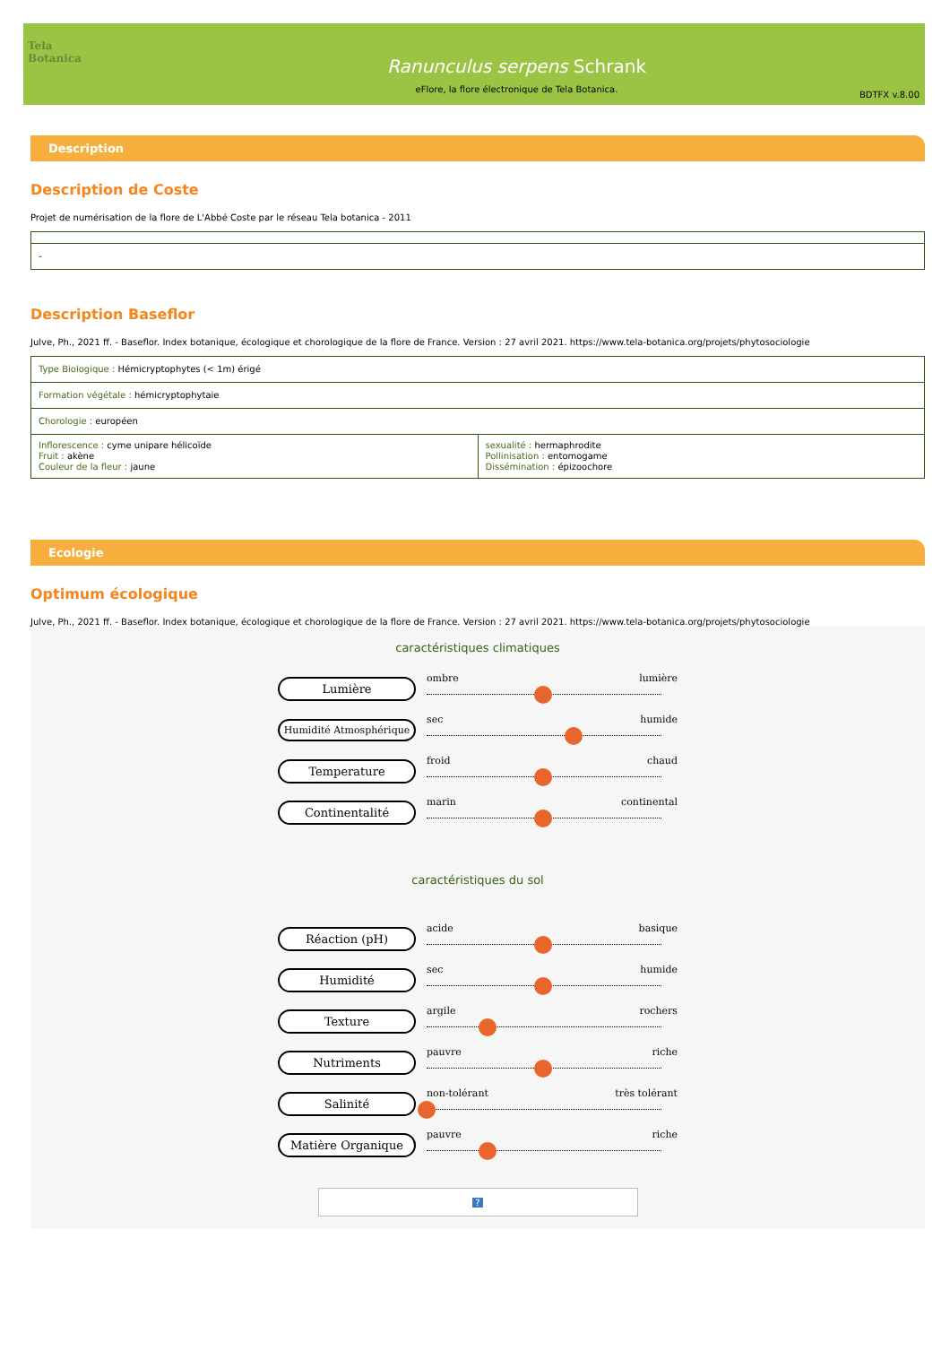Tela Botanica
Ranunculus serpens Schrank
eFlore, la flore électronique de Tela Botanica.
BDTFX v.8.00
Description
Description de Coste
Projet de numérisation de la flore de L'Abbé Coste par le réseau Tela botanica - 2011
| - |
Description Baseflor
Julve, Ph., 2021 ff. - Baseflor. Index botanique, écologique et chorologique de la flore de France. Version : 27 avril 2021. https://www.tela-botanica.org/projets/phytosociologie
| Type Biologique : Hémicryptophytes (< 1m) érigé | |
| Formation végétale : hémicryptophytaie | |
| Chorologie : européen | |
| Inflorescence : cyme unipare hélicoïde Fruit : akène Couleur de la fleur : jaune | sexualité : hermaphrodite Pollinisation : entomogame Dissémination : épizoochore |
Ecologie
Optimum écologique
Julve, Ph., 2021 ff. - Baseflor. Index botanique, écologique et chorologique de la flore de France. Version : 27 avril 2021. https://www.tela-botanica.org/projets/phytosociologie
caractéristiques climatiques
Lumière
ombre lumière
Humidité Atmosphérique
sec humide
Temperature
froid chaud
Continentalité
marin continental
caractéristiques du sol
Réaction (pH)
acide basique
Humidité
sec humide
Texture
argile rochers
Nutriments
pauvre riche
Salinité
non-tolérant très tolérant
Matière Organique
pauvre riche
?